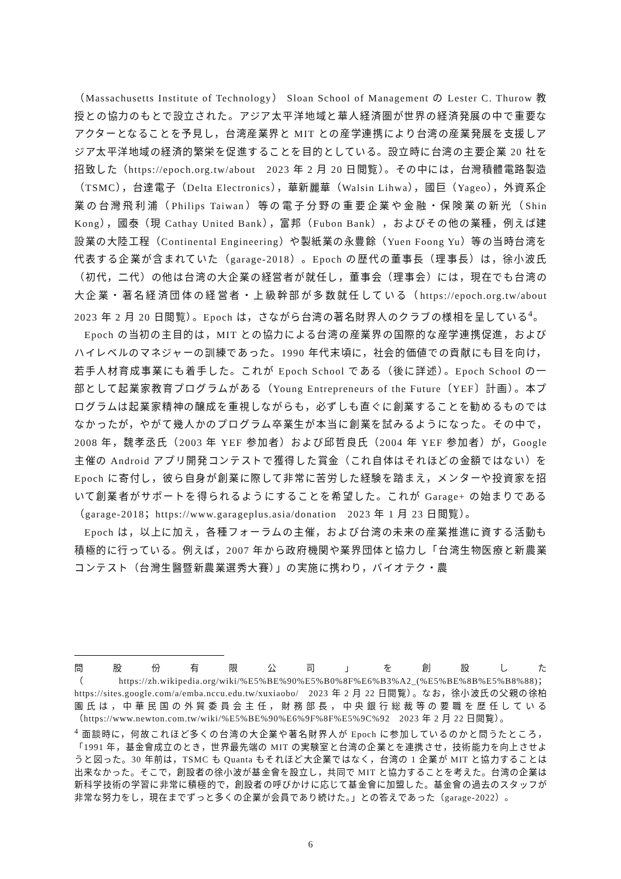（Massachusetts Institute of Technology） Sloan School of Management の Lester C. Thurow 教授との協力のもとで設立された。アジア太平洋地域と華人経済圏が世界の経済発展の中で重要なアクターとなることを予見し，台湾産業界と MIT との産学連携により台湾の産業発展を支援しアジア太平洋地域の経済的繁栄を促進することを目的としている。設立時に台湾の主要企業 20 社を招致した（https://epoch.org.tw/about　2023 年 2 月 20 日閲覧）。その中には，台灣積體電路製造（TSMC），台達電子（Delta Electronics），華新麗華（Walsin Lihwa），國巨（Yageo），外資系企業の台灣飛利浦（Philips Taiwan）等の電子分野の重要企業や金融・保険業の新光（Shin Kong），國泰（現 Cathay United Bank），富邦（Fubon Bank），およびその他の業種，例えば建設業の大陸工程（Continental Engineering）や製紙業の永豊餘（Yuen Foong Yu）等の当時台湾を代表する企業が含まれていた（garage-2018）。Epoch の歴代の董事長（理事長）は，徐小波氏（初代，二代）の他は台湾の大企業の経営者が就任し，董事会（理事会）には，現在でも台湾の大企業・著名経済団体の経営者・上級幹部が多数就任している（https://epoch.org.tw/about　2023 年 2 月 20 日閲覧）。Epoch は，さながら台湾の著名財界人のクラブの様相を呈している<sup>4</sup>。
Epoch の当初の主目的は，MIT との協力による台湾の産業界の国際的な産学連携促進，およびハイレベルのマネジャーの訓練であった。1990 年代末頃に，社会的価値での貢献にも目を向け，若手人材育成事業にも着手した。これが Epoch School である（後に詳述）。Epoch School の一部として起業家教育プログラムがある（Young Entrepreneurs of the Future〔YEF〕計画）。本プログラムは起業家精神の醸成を重視しながらも，必ずしも直ぐに創業することを勧めるものではなかったが，やがて幾人かのプログラム卒業生が本当に創業を試みるようになった。その中で，2008 年，魏孝丞氏（2003 年 YEF 参加者）および邱哲良氏（2004 年 YEF 参加者）が，Google 主催の Android アプリ開発コンテストで獲得した賞金（これ自体はそれほどの金額ではない）を Epoch に寄付し，彼ら自身が創業に際して非常に苦労した経験を踏まえ，メンターや投資家を招いて創業者がサポートを得られるようにすることを希望した。これが Garage+ の始まりである（garage-2018；https://www.garageplus.asia/donation　2023 年 1 月 23 日閲覧）。
Epoch は，以上に加え，各種フォーラムの主催，および台湾の未来の産業推進に資する活動も積極的に行っている。例えば，2007 年から政府機関や業界団体と協力し「台湾生物医療と新農業コンテスト（台灣生醫暨新農業選秀大賽）」の実施に携わり，バイオテク・農
問股份有限公司」を創設した（https://zh.wikipedia.org/wiki/%E5%BE%90%E5%B0%8F%E6%B3%A2_(%E5%BE%8B%E5%B8%88)；https://sites.google.com/a/emba.nccu.edu.tw/xuxiaobo/　2023 年 2 月 22 日閲覧）。なお，徐小波氏の父親の徐柏園氏は，中華民国の外貿委員会主任，財務部長，中央銀行総裁等の要職を歴任している（https://www.newton.com.tw/wiki/%E5%BE%90%E6%9F%8F%E5%9C%92　2023 年 2 月 22 日閲覧）。
<sup>4</sup> 面談時に，何故これほど多くの台湾の大企業や著名財界人が Epoch に参加しているのかと問うたところ，「1991 年，基金會成立のとき，世界最先端の MIT の実験室と台湾の企業とを連携させ，技術能力を向上させようと図った。30 年前は，TSMC も Quanta もそれほど大企業ではなく，台湾の 1 企業が MIT と協力することは出来なかった。そこで，創設者の徐小波が基金會を設立し，共同で MIT と協力することを考えた。台湾の企業は新科学技術の学習に非常に積極的で，創設者の呼びかけに応じて基金會に加盟した。基金會の過去のスタッフが非常な努力をし，現在までずっと多くの企業が会員であり続けた。」との答えであった（garage-2022）。
6